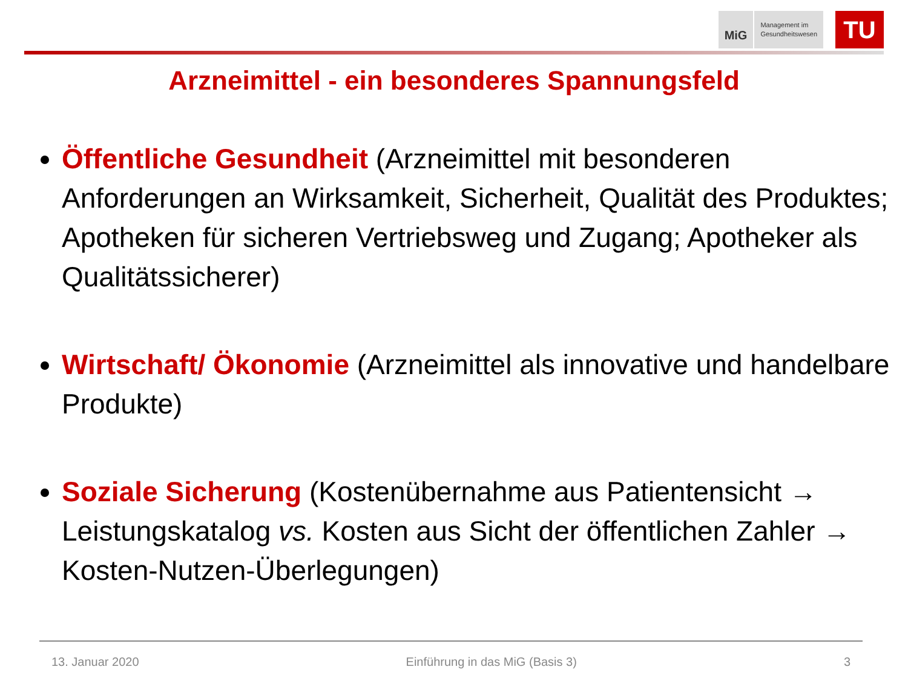MiG Management im
Gesundheitswesen
TU
Arzneimittel - ein besonderes Spannungsfeld
Öffentliche Gesundheit (Arzneimittel mit besonderen Anforderungen an Wirksamkeit, Sicherheit, Qualität des Produktes; Apotheken für sicheren Vertriebsweg und Zugang; Apotheker als Qualitätssicherer)
Wirtschaft/ Ökonomie (Arzneimittel als innovative und handelbare Produkte)
Soziale Sicherung (Kostenübernahme aus Patientensicht → Leistungskatalog vs. Kosten aus Sicht der öffentlichen Zahler → Kosten-Nutzen-Überlegungen)
13. Januar 2020 Einführung in das MiG (Basis 3) 3